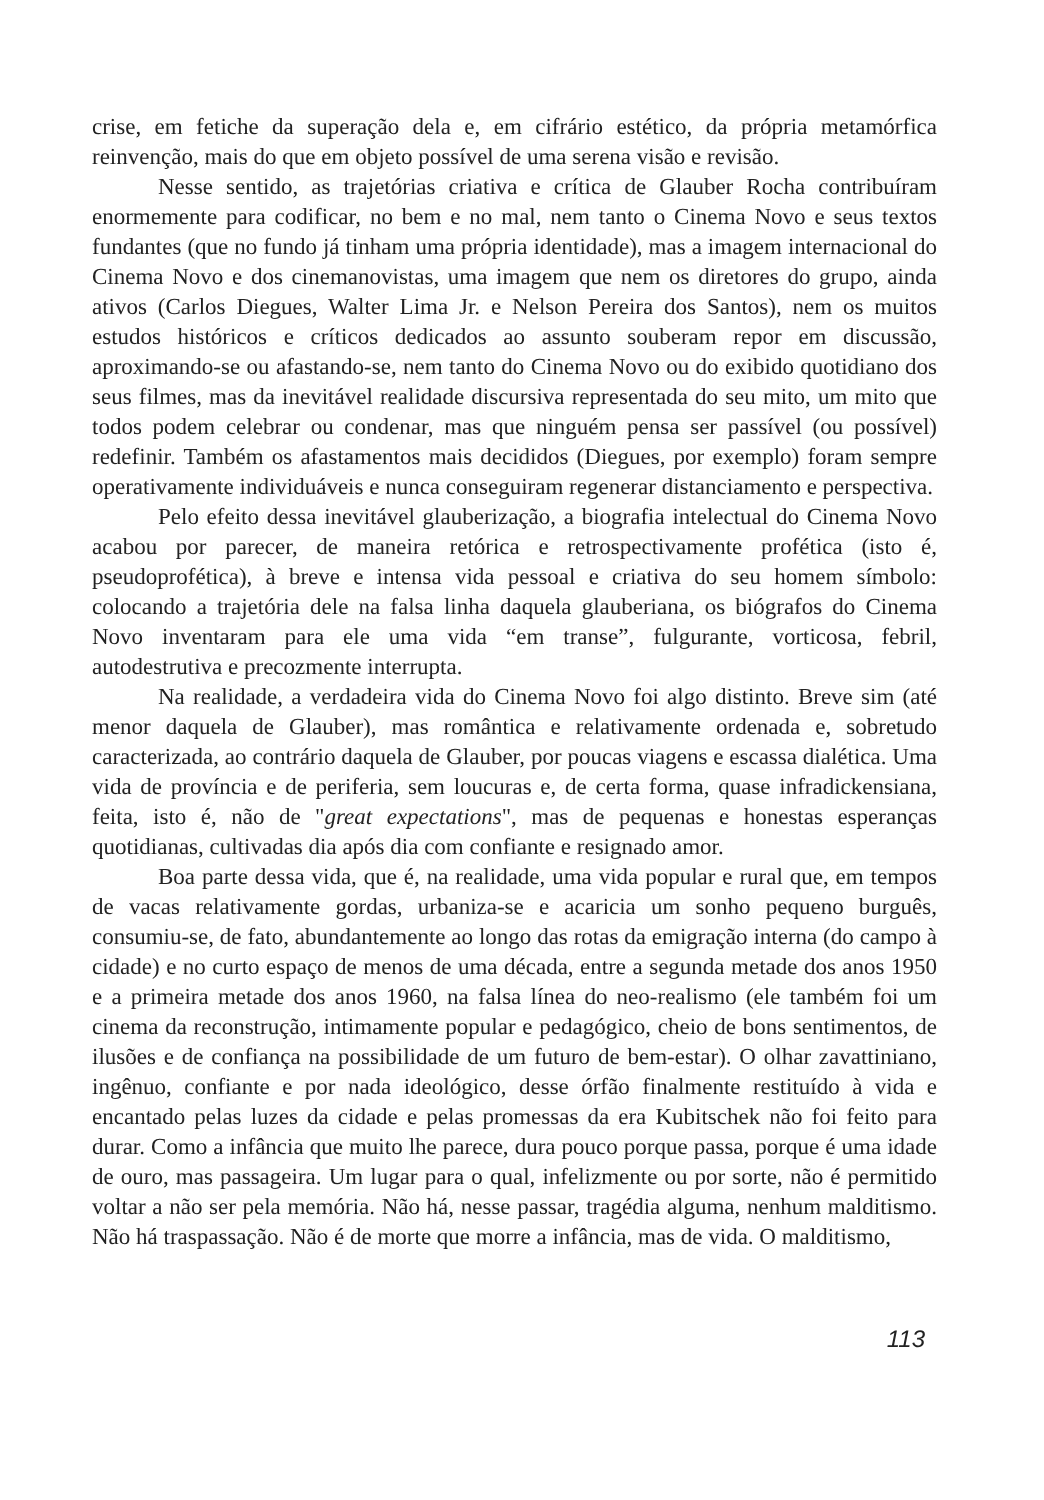crise, em fetiche da superação dela e, em cifrário estético, da própria metamórfica reinvenção, mais do que em objeto possível de uma serena visão e revisão.
Nesse sentido, as trajetórias criativa e crítica de Glauber Rocha contribuíram enormemente para codificar, no bem e no mal, nem tanto o Cinema Novo e seus textos fundantes (que no fundo já tinham uma própria identidade), mas a imagem internacional do Cinema Novo e dos cinemanovistas, uma imagem que nem os diretores do grupo, ainda ativos (Carlos Diegues, Walter Lima Jr. e Nelson Pereira dos Santos), nem os muitos estudos históricos e críticos dedicados ao assunto souberam repor em discussão, aproximando-se ou afastando-se, nem tanto do Cinema Novo ou do exibido quotidiano dos seus filmes, mas da inevitável realidade discursiva representada do seu mito, um mito que todos podem celebrar ou condenar, mas que ninguém pensa ser passível (ou possível) redefinir. Também os afastamentos mais decididos (Diegues, por exemplo) foram sempre operativamente individuáveis e nunca conseguiram regenerar distanciamento e perspectiva.
Pelo efeito dessa inevitável glauberização, a biografia intelectual do Cinema Novo acabou por parecer, de maneira retórica e retrospectivamente profética (isto é, pseudoprofética), à breve e intensa vida pessoal e criativa do seu homem símbolo: colocando a trajetória dele na falsa linha daquela glauberiana, os biógrafos do Cinema Novo inventaram para ele uma vida “em transe”, fulgurante, vorticosa, febril, autodestrutiva e precozmente interrupta.
Na realidade, a verdadeira vida do Cinema Novo foi algo distinto. Breve sim (até menor daquela de Glauber), mas romântica e relativamente ordenada e, sobretudo caracterizada, ao contrário daquela de Glauber, por poucas viagens e escassa dialética. Uma vida de província e de periferia, sem loucuras e, de certa forma, quase infradickensiana, feita, isto é, não de "great expectations", mas de pequenas e honestas esperanças quotidianas, cultivadas dia após dia com confiante e resignado amor.
Boa parte dessa vida, que é, na realidade, uma vida popular e rural que, em tempos de vacas relativamente gordas, urbaniza-se e acaricia um sonho pequeno burguês, consumiu-se, de fato, abundantemente ao longo das rotas da emigração interna (do campo à cidade) e no curto espaço de menos de uma década, entre a segunda metade dos anos 1950 e a primeira metade dos anos 1960, na falsa línea do neo-realismo (ele também foi um cinema da reconstrução, intimamente popular e pedagógico, cheio de bons sentimentos, de ilusões e de confiança na possibilidade de um futuro de bem-estar). O olhar zavattiniano, ingênuo, confiante e por nada ideológico, desse órfão finalmente restituído à vida e encantado pelas luzes da cidade e pelas promessas da era Kubitschek não foi feito para durar. Como a infância que muito lhe parece, dura pouco porque passa, porque é uma idade de ouro, mas passageira. Um lugar para o qual, infelizmente ou por sorte, não é permitido voltar a não ser pela memória. Não há, nesse passar, tragédia alguma, nenhum malditismo. Não há traspassação. Não é de morte que morre a infância, mas de vida. O malditismo,
113